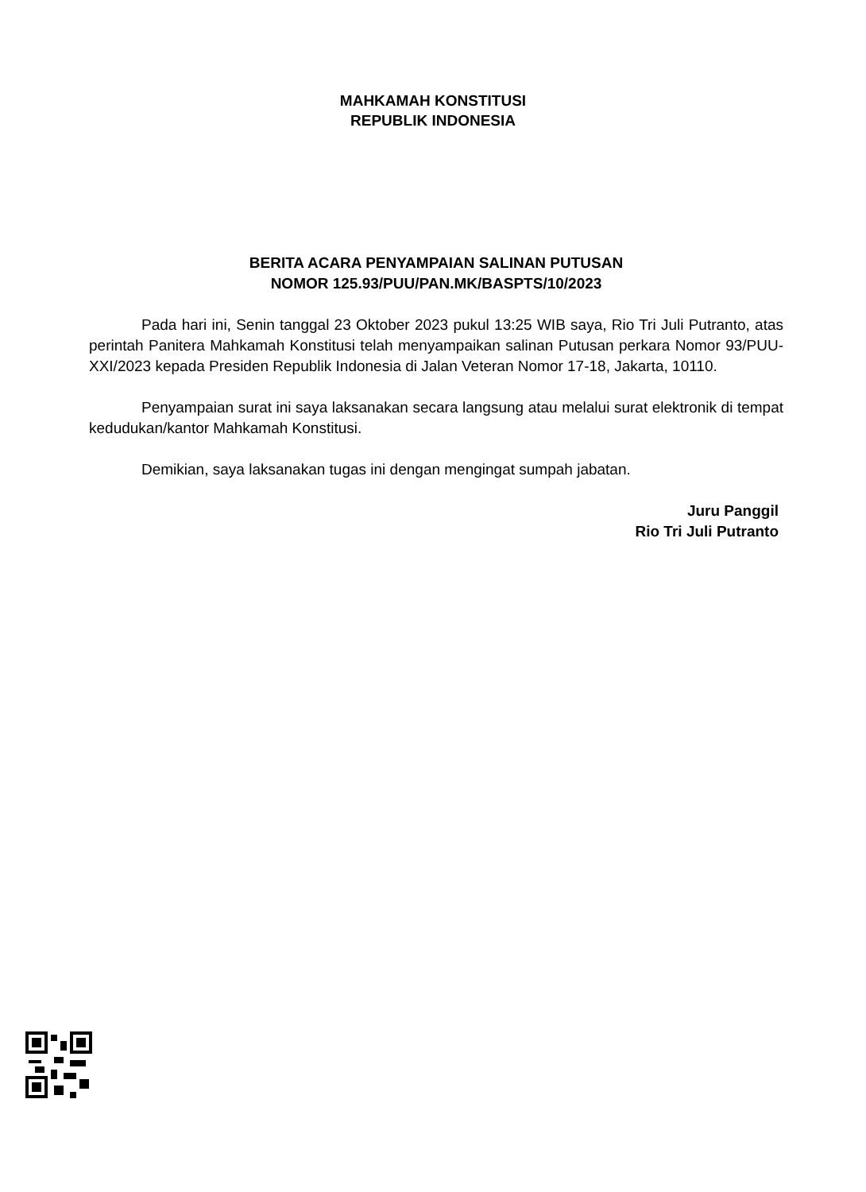MAHKAMAH KONSTITUSI
REPUBLIK INDONESIA
BERITA ACARA PENYAMPAIAN SALINAN PUTUSAN
NOMOR 125.93/PUU/PAN.MK/BASPTS/10/2023
Pada hari ini, Senin tanggal 23 Oktober 2023 pukul 13:25 WIB saya, Rio Tri Juli Putranto, atas perintah Panitera Mahkamah Konstitusi telah menyampaikan salinan Putusan perkara Nomor 93/PUU-XXI/2023 kepada Presiden Republik Indonesia di Jalan Veteran Nomor 17-18, Jakarta, 10110.
Penyampaian surat ini saya laksanakan secara langsung atau melalui surat elektronik di tempat kedudukan/kantor Mahkamah Konstitusi.
Demikian, saya laksanakan tugas ini dengan mengingat sumpah jabatan.
Juru Panggil
Rio Tri Juli Putranto